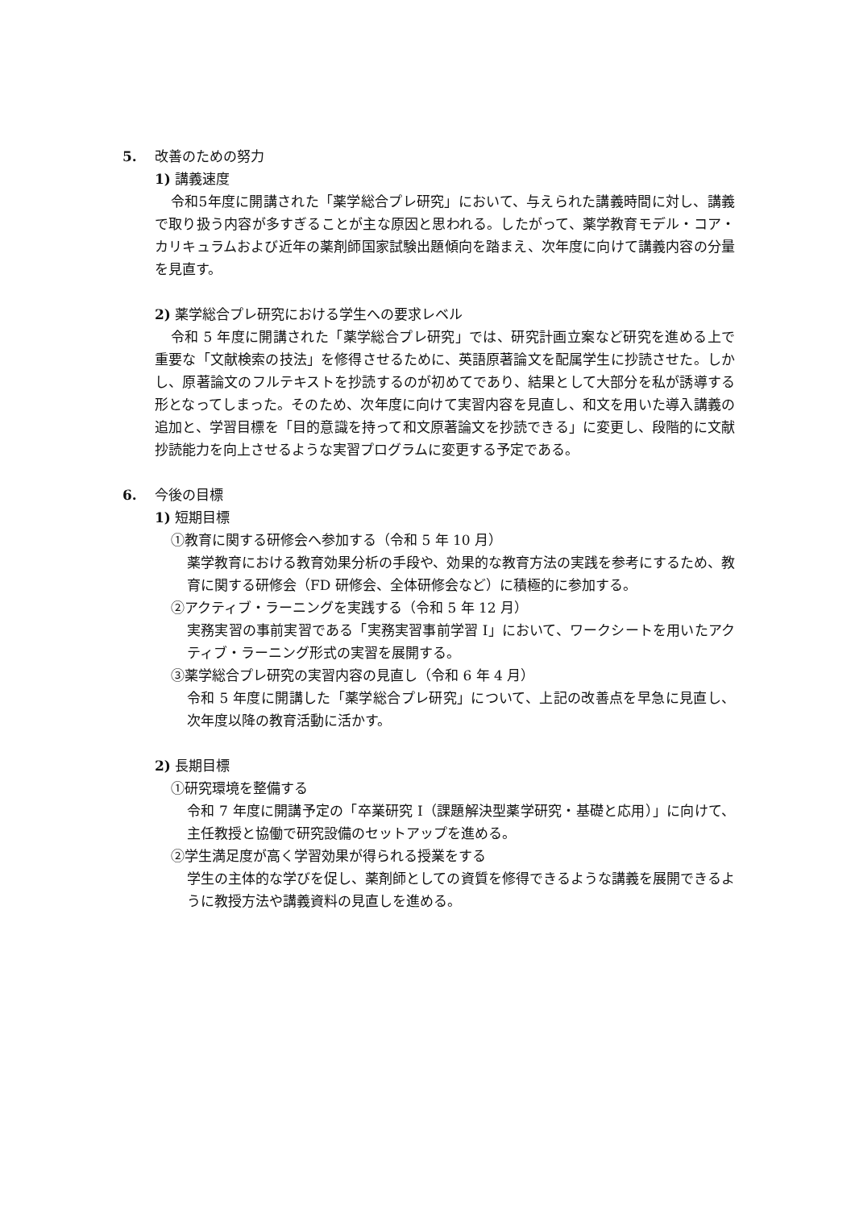5. 改善のための努力
1) 講義速度
令和5年度に開講された「薬学総合プレ研究」において、与えられた講義時間に対し、講義で取り扱う内容が多すぎることが主な原因と思われる。したがって、薬学教育モデル・コア・カリキュラムおよび近年の薬剤師国家試験出題傾向を踏まえ、次年度に向けて講義内容の分量を見直す。
2) 薬学総合プレ研究における学生への要求レベル
令和 5 年度に開講された「薬学総合プレ研究」では、研究計画立案など研究を進める上で重要な「文献検索の技法」を修得させるために、英語原著論文を配属学生に抄読させた。しかし、原著論文のフルテキストを抄読するのが初めてであり、結果として大部分を私が誘導する形となってしまった。そのため、次年度に向けて実習内容を見直し、和文を用いた導入講義の追加と、学習目標を「目的意識を持って和文原著論文を抄読できる」に変更し、段階的に文献抄読能力を向上させるような実習プログラムに変更する予定である。
6. 今後の目標
1) 短期目標
①教育に関する研修会へ参加する（令和 5 年 10 月）
薬学教育における教育効果分析の手段や、効果的な教育方法の実践を参考にするため、教育に関する研修会（FD 研修会、全体研修会など）に積極的に参加する。
②アクティブ・ラーニングを実践する（令和 5 年 12 月）
実務実習の事前実習である「実務実習事前学習 I」において、ワークシートを用いたアクティブ・ラーニング形式の実習を展開する。
③薬学総合プレ研究の実習内容の見直し（令和 6 年 4 月）
令和 5 年度に開講した「薬学総合プレ研究」について、上記の改善点を早急に見直し、次年度以降の教育活動に活かす。
2) 長期目標
①研究環境を整備する
令和 7 年度に開講予定の「卒業研究 I（課題解決型薬学研究・基礎と応用）」に向けて、主任教授と協働で研究設備のセットアップを進める。
②学生満足度が高く学習効果が得られる授業をする
学生の主体的な学びを促し、薬剤師としての資質を修得できるような講義を展開できるように教授方法や講義資料の見直しを進める。